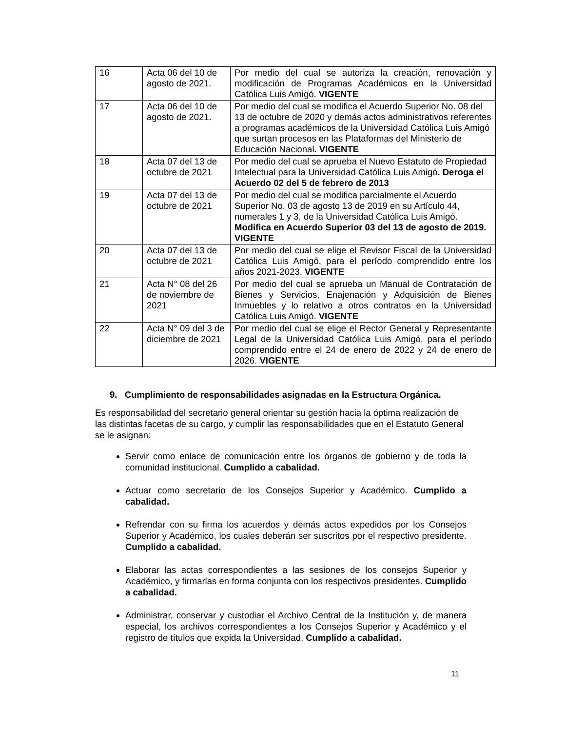| 16 | Acta 06 del 10 de agosto de 2021. | Por medio del cual se autoriza la creación, renovación y modificación de Programas Académicos en la Universidad Católica Luis Amigó. VIGENTE |
| 17 | Acta 06 del 10 de agosto de 2021. | Por medio del cual se modifica el Acuerdo Superior No. 08 del 13 de octubre de 2020 y demás actos administrativos referentes a programas académicos de la Universidad Católica Luis Amigó que surtan procesos en las Plataformas del Ministerio de Educación Nacional. VIGENTE |
| 18 | Acta 07 del 13 de octubre de 2021 | Por medio del cual se aprueba el Nuevo Estatuto de Propiedad Intelectual para la Universidad Católica Luis Amigó . Deroga el Acuerdo 02 del 5 de febrero de 2013 |
| 19 | Acta 07 del 13 de octubre de 2021 | Por medio del cual se modifica parcialmente el Acuerdo Superior No. 03 de agosto 13 de 2019 en su Artículo 44, numerales 1 y 3, de la Universidad Católica Luis Amigó. Modifica en Acuerdo Superior 03 del 13 de agosto de 2019. VIGENTE |
| 20 | Acta 07 del 13 de octubre de 2021 | Por medio del cual se elige el Revisor Fiscal de la Universidad Católica Luis Amigó, para el período comprendido entre los años 2021-2023. VIGENTE |
| 21 | Acta N° 08 del 26 de noviembre de 2021 | Por medio del cual se aprueba un Manual de Contratación de Bienes y Servicios, Enajenación y Adquisición de Bienes Inmuebles y lo relativo a otros contratos en la Universidad Católica Luis Amigó. VIGENTE |
| 22 | Acta N° 09 del 3 de diciembre de 2021 | Por medio del cual se elige el Rector General y Representante Legal de la Universidad Católica Luis Amigó, para el período comprendido entre el 24 de enero de 2022 y 24 de enero de 2026. VIGENTE |
9. Cumplimiento de responsabilidades asignadas en la Estructura Orgánica.
Es responsabilidad del secretario general orientar su gestión hacia la óptima realización de las distintas facetas de su cargo, y cumplir las responsabilidades que en el Estatuto General se le asignan:
Servir como enlace de comunicación entre los órganos de gobierno y de toda la comunidad institucional. Cumplido a cabalidad.
Actuar como secretario de los Consejos Superior y Académico. Cumplido a cabalidad.
Refrendar con su firma los acuerdos y demás actos expedidos por los Consejos Superior y Académico, los cuales deberán ser suscritos por el respectivo presidente. Cumplido a cabalidad.
Elaborar las actas correspondientes a las sesiones de los consejos Superior y Académico, y firmarlas en forma conjunta con los respectivos presidentes. Cumplido a cabalidad.
Administrar, conservar y custodiar el Archivo Central de la Institución y, de manera especial, los archivos correspondientes a los Consejos Superior y Académico y el registro de títulos que expida la Universidad. Cumplido a cabalidad.
11